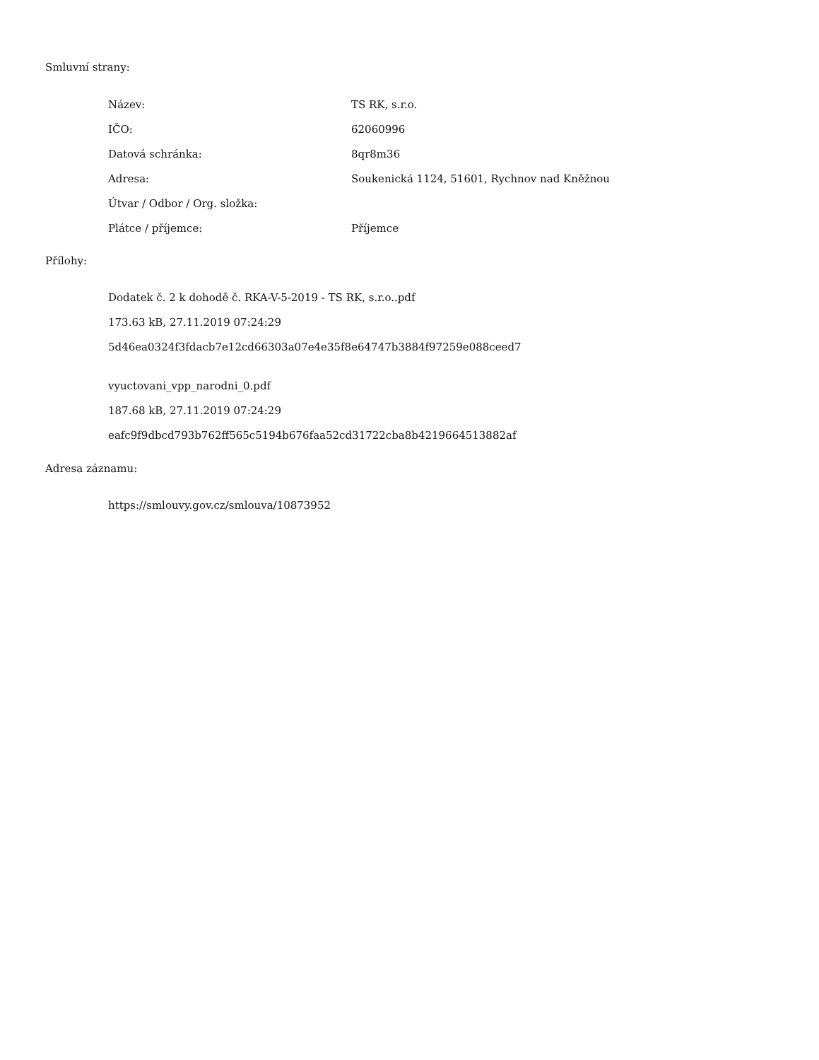Smluvní strany:
| Název: | TS RK, s.r.o. |
| IČO: | 62060996 |
| Datová schránka: | 8qr8m36 |
| Adresa: | Soukenická 1124, 51601, Rychnov nad Kněžnou |
| Útvar / Odbor / Org. složka: | |
| Plátce / příjemce: | Příjemce |
Přílohy:
Dodatek č. 2 k dohodě č. RKA-V-5-2019 - TS RK, s.r.o..pdf
173.63 kB, 27.11.2019 07:24:29
5d46ea0324f3fdacb7e12cd66303a07e4e35f8e64747b3884f97259e088ceed7
vyuctovani_vpp_narodni_0.pdf
187.68 kB, 27.11.2019 07:24:29
eafc9f9dbcd793b762ff565c5194b676faa52cd31722cba8b4219664513882af
Adresa záznamu:
https://smlouvy.gov.cz/smlouva/10873952